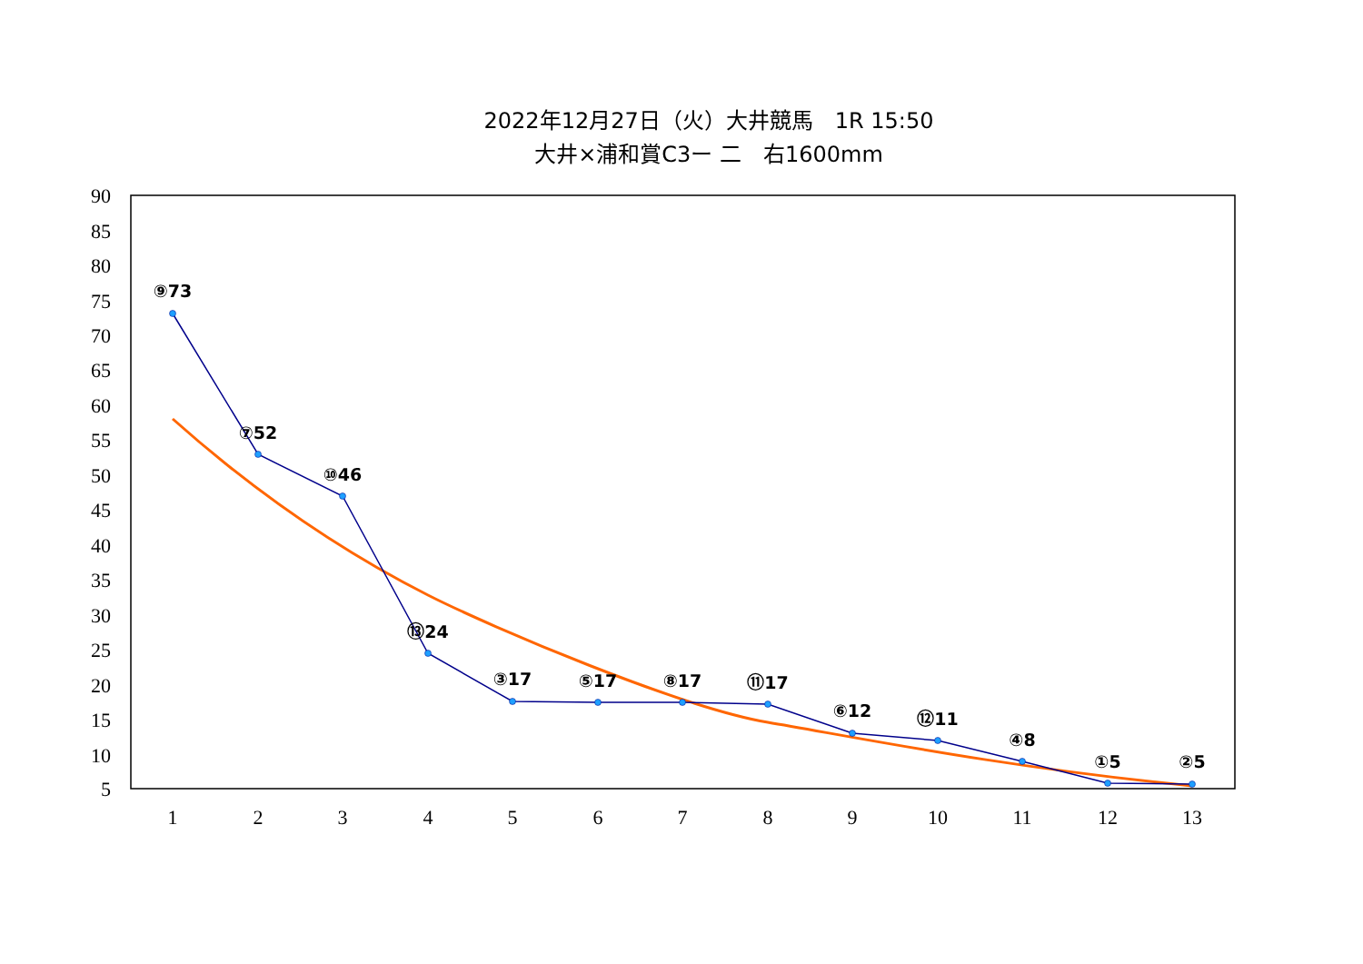2022年12月27日（火）大井競馬　1R 15:50
大井×浦和賞C3ー 二　右1600mm
90
85
80
75
70
65
60
55
50
45
40
35
30
25
20
15
10
5
1
2
3
4
5
6
7
8
9
10
11
12
13
⑨73
⑦52
⑩46
⑬24
③17
⑤17
⑧17
⑪17
⑥12
⑫11
④8
①5
②5